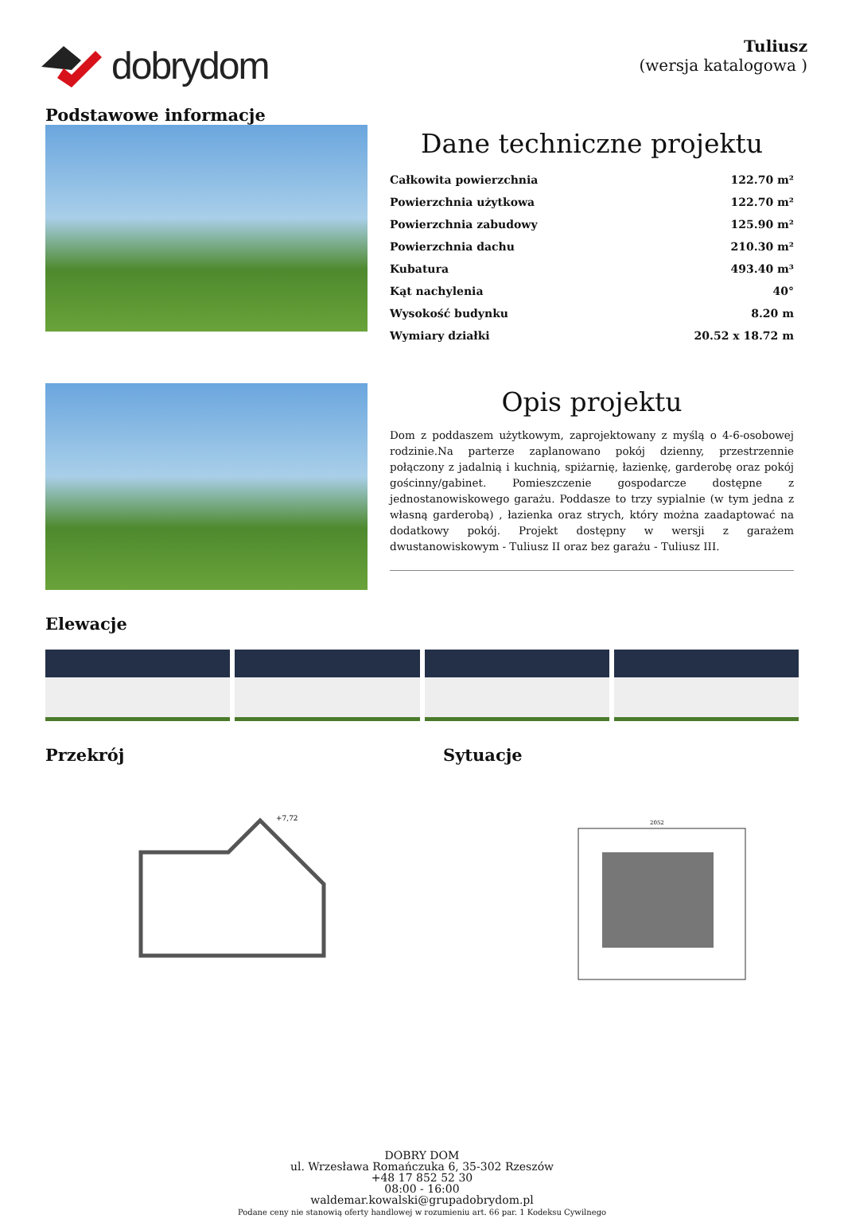dobrydom
Tuliusz
(wersja katalogowa )
Podstawowe informacje
Dane techniczne projektu
| Całkowita powierzchnia | 122.70 m² |
| Powierzchnia użytkowa | 122.70 m² |
| Powierzchnia zabudowy | 125.90 m² |
| Powierzchnia dachu | 210.30 m² |
| Kubatura | 493.40 m³ |
| Kąt nachylenia | 40° |
| Wysokość budynku | 8.20 m |
| Wymiary działki | 20.52 x 18.72 m |
Opis projektu
Dom z poddaszem użytkowym, zaprojektowany z myślą o 4-6-osobowej rodzinie.Na parterze zaplanowano pokój dzienny, przestrzennie połączony z jadalnią i kuchnią, spiżarnię, łazienkę, garderobę oraz pokój gościnny/gabinet. Pomieszczenie gospodarcze dostępne z jednostanowiskowego garażu. Poddasze to trzy sypialnie (w tym jedna z własną garderobą) , łazienka oraz strych, który można zaadaptować na dodatkowy pokój. Projekt dostępny w wersji z garażem dwustanowiskowym - Tuliusz II oraz bez garażu - Tuliusz III.
Elewacje
Przekrój
+7,72
Sytuacje
2052
DOBRY DOM
ul. Wrzesława Romańczuka 6, 35-302 Rzeszów
+48 17 852 52 30
08:00 - 16:00
waldemar.kowalski@grupadobrydom.pl
Podane ceny nie stanowią oferty handlowej w rozumieniu art. 66 par. 1 Kodeksu Cywilnego